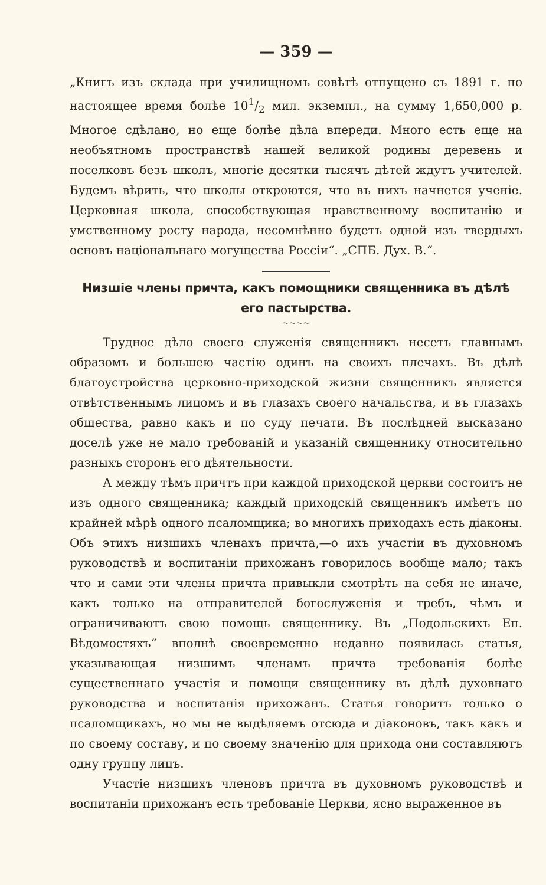— 359 —
„Книгъ изъ склада при училищномъ совѣтѣ отпущено съ 1891 г. по настоящее время болѣе 101/2 мил. экземпл., на сумму 1,650,000 р. Многое сдѣлано, но еще болѣе дѣла впереди. Много есть еще на необъятномъ пространствѣ нашей великой родины деревень и поселковъ безъ школъ, многіе десятки тысячъ дѣтей ждутъ учителей. Будемъ вѣрить, что школы откроются, что въ нихъ начнется ученіе. Церковная школа, способствующая нравственному воспитанію и умственному росту народа, несомнѣнно будетъ одной изъ твердыхъ основъ національнаго могущества Россіи“. „СПБ. Дух. В.“.
Низшіе члены причта, какъ помощники священника въ дѣлѣ его пастырства.
~~~~
Трудное дѣло своего служенія священникъ несетъ главнымъ образомъ и большею частію одинъ на своихъ плечахъ. Въ дѣлѣ благоустройства церковно-приходской жизни священникъ является отвѣтственнымъ лицомъ и въ глазахъ своего начальства, и въ глазахъ общества, равно какъ и по суду печати. Въ послѣдней высказано доселѣ уже не мало требованій и указаній священнику относительно разныхъ сторонъ его дѣятельности.
А между тѣмъ причтъ при каждой приходской церкви состоитъ не изъ одного священника; каждый приходскій священникъ имѣетъ по крайней мѣрѣ одного псаломщика; во многихъ приходахъ есть діаконы. Объ этихъ низшихъ членахъ причта,—о ихъ участіи въ духовномъ руководствѣ и воспитаніи прихожанъ говорилось вообще мало; такъ что и сами эти члены причта привыкли смотрѣть на себя не иначе, какъ только на отправителей богослуженія и требъ, чѣмъ и ограничиваютъ свою помощь священнику. Въ „Подольскихъ Еп. Вѣдомостяхъ“ вполнѣ своевременно недавно появилась статья, указывающая низшимъ членамъ причта требованія болѣе существеннаго участія и помощи священнику въ дѣлѣ духовнаго руководства и воспитанія прихожанъ. Статья говоритъ только о псаломщикахъ, но мы не выдѣляемъ отсюда и діаконовъ, такъ какъ и по своему составу, и по своему значенію для прихода они составляютъ одну группу лицъ.
Участіе низшихъ членовъ причта въ духовномъ руководствѣ и воспитаніи прихожанъ есть требованіе Церкви, ясно выраженное въ